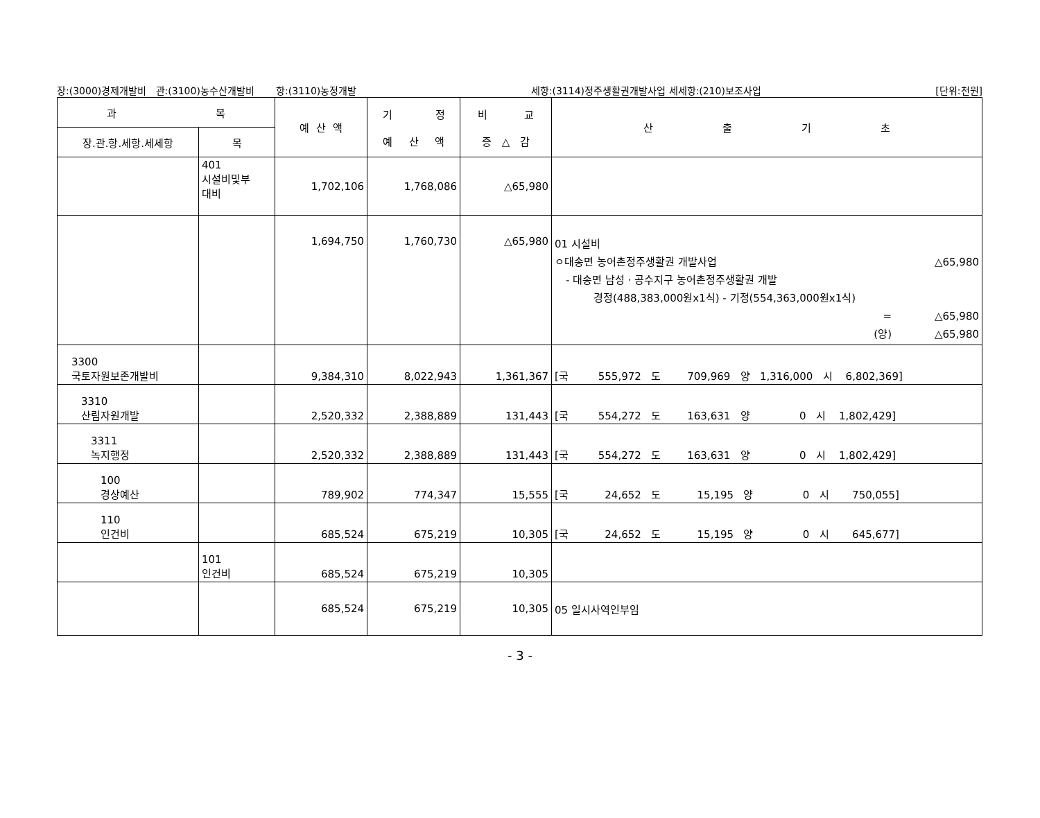장:(3000)경제개발비 관:(3100)농수산개발비 항:(3110)농정개발 세항:(3114)정주생활권개발사업 세세항:(210)보조사업 [단위:천원]
| 과 목 | | 예 산 액 | 기 정 예 산 액 | 비 교 증 △ 감 | 산 출 기 초 |
| --- | --- | --- | --- | --- | --- |
| 장.관.항.세항.세세항 | 목 | | | | |
| | 401 시설비및부 대비 | 1,702,106 | 1,768,086 | △65,980 | |
| | | 1,694,750 | 1,760,730 | △65,980 | 01 시설비 ㅇ대송면 농어촌정주생활권 개발사업 △65,980 - 대송면 남성 · 공수지구 농어촌정주생활권 개발 경정(488,383,000원x1식) - 기정(554,363,000원x1식) = △65,980 (양) △65,980 |
| 3300 국토자원보존개발비 | | 9,384,310 | 8,022,943 | 1,361,367 | [국 555,972 도 709,969 양 1,316,000 시 6,802,369] |
| 3310 산림자원개발 | | 2,520,332 | 2,388,889 | 131,443 | [국 554,272 도 163,631 양 0 시 1,802,429] |
| 3311 녹지행정 | | 2,520,332 | 2,388,889 | 131,443 | [국 554,272 도 163,631 양 0 시 1,802,429] |
| 100 경상예산 | | 789,902 | 774,347 | 15,555 | [국 24,652 도 15,195 양 0 시 750,055] |
| 110 인건비 | | 685,524 | 675,219 | 10,305 | [국 24,652 도 15,195 양 0 시 645,677] |
| | 101 인건비 | 685,524 | 675,219 | 10,305 | |
| | | 685,524 | 675,219 | 10,305 | 05 일시사역인부임 |
- 3 -